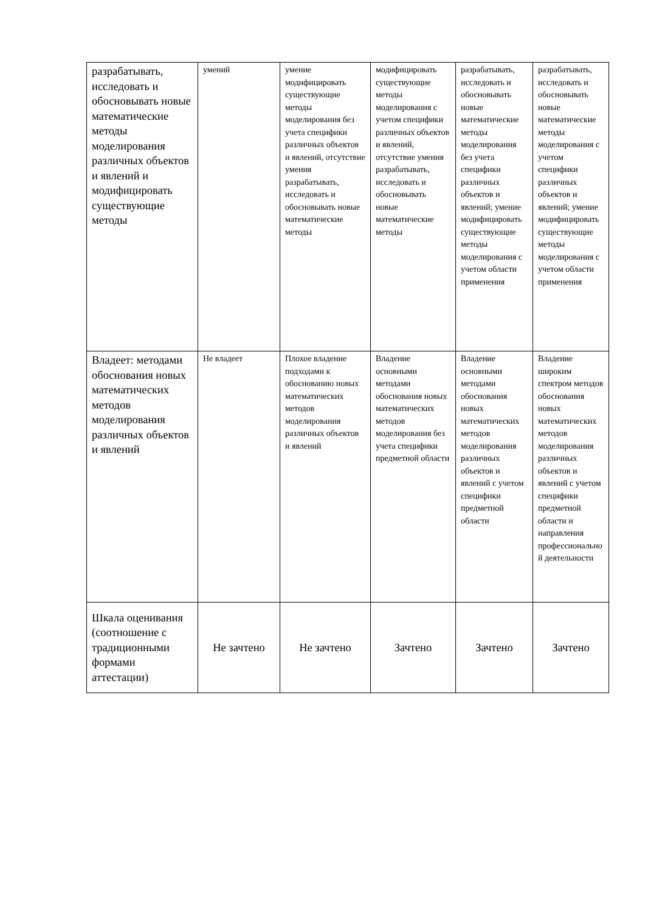| разрабатывать, исследовать и обосновывать новые математические методы моделирования различных объектов и явлений и модифицировать существующие методы | умений | умение модифицировать существующие методы моделирования без учета специфики различных объектов и явлений, отсутствие умения разрабатывать, исследовать и обосновывать новые математические методы | модифицировать существующие методы моделирования с учетом специфики различных объектов и явлений, отсутствие умения разрабатывать, исследовать и обосновывать новые математические методы | разрабатывать, исследовать и обосновывать новые математические методы моделирования без учета специфики различных объектов и явлений; умение модифицировать существующие методы моделирования с учетом области применения | разрабатывать, исследовать и обосновывать новые математические методы моделирования с учетом специфики различных объектов и явлений; умение модифицировать существующие методы моделирования с учетом области применения |
| Владеет: методами обоснования новых математических методов моделирования различных объектов и явлений | Не владеет | Плохое владение подходами к обоснованию новых математических методов моделирования различных объектов и явлений | Владение основными методами обоснования новых математических методов моделирования без учета специфики предметной области | Владение основными методами обоснования новых математических методов моделирования различных объектов и явлений с учетом специфики предметной области | Владение широким спектром методов обоснования новых математических методов моделирования различных объектов и явлений с учетом специфики предметной области и направления профессиональной деятельности |
| Шкала оценивания (соотношение с традиционными формами аттестации) | Не зачтено | Не зачтено | Зачтено | Зачтено | Зачтено |